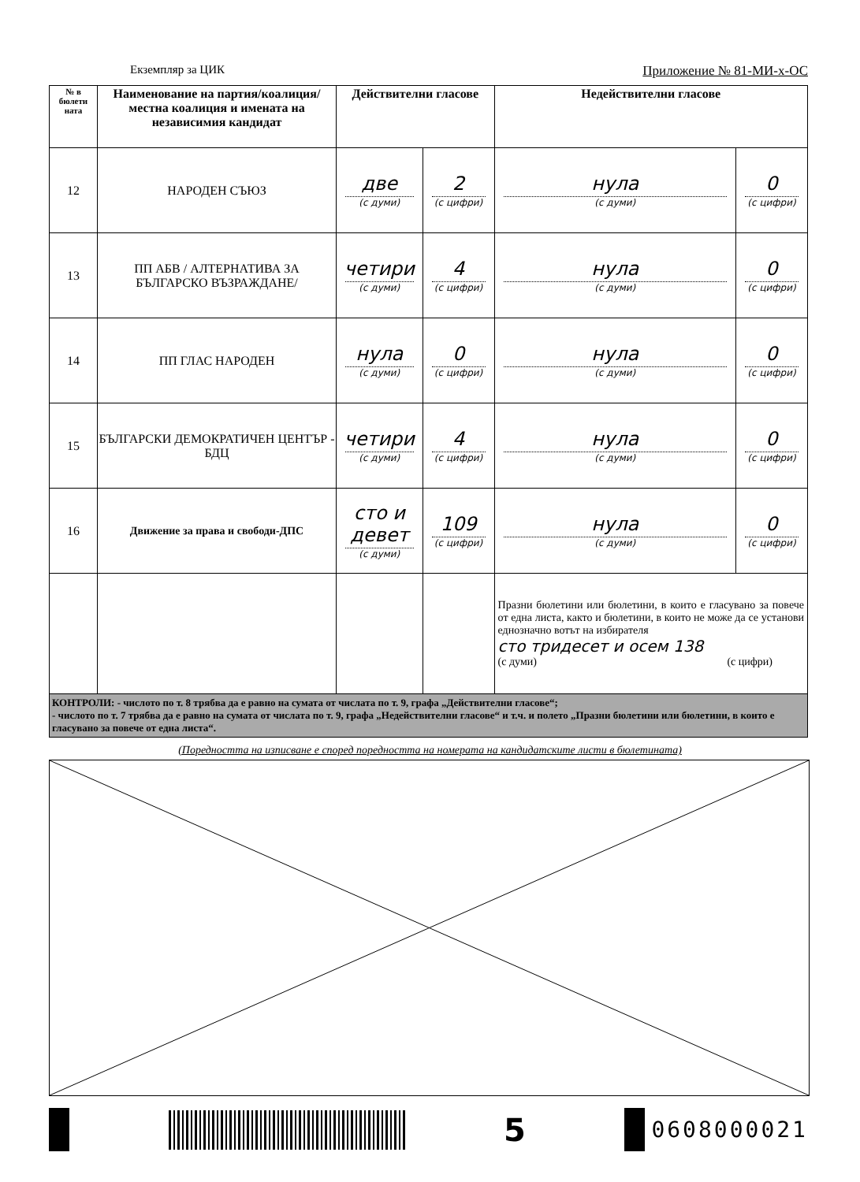Екземпляр за ЦИК Приложение № 81-МИ-х-ОС
| № в бюлети ната | Наименование на партия/коалиция/местна коалиция и имената на независимия кандидат | Действителни гласове | | Недействителни гласове | |
| --- | --- | --- | --- | --- | --- |
| 12 | НАРОДЕН СЪЮЗ | две (с думи) | 2 (с цифри) | нула (с думи) | 0 (с цифри) |
| 13 | ПП АБВ / АЛТЕРНАТИВА ЗА БЪЛГАРСКО ВЪЗРАЖДАНЕ/ | четири (с думи) | 4 (с цифри) | нула (с думи) | 0 (с цифри) |
| 14 | ПП ГЛАС НАРОДЕН | нула (с думи) | 0 (с цифри) | нула (с думи) | 0 (с цифри) |
| 15 | БЪЛГАРСКИ ДЕМОКРАТИЧЕН ЦЕНТЪР - БДЦ | четири (с думи) | 4 (с цифри) | нула (с думи) | 0 (с цифри) |
| 16 | Движение за права и свободи-ДПС | сто и девет (с думи) | 109 (с цифри) | нула (с думи) | 0 (с цифри) |
| | | | | Празни бюлетини или бюлетини, в които е гласувано за повече от една листа, както и бюлетини, в които не може да се установи еднозначно вотът на избирателя сто тридесет и осем 138 (с думи) (с цифри) | |
| КОНТРОЛИ: - числото по т. 8 трябва да е равно на сумата от числата по т. 9, графа „Действителни гласове“; - числото по т. 7 трябва да е равно на сумата от числата по т. 9, графа „Недействителни гласове“ и т.ч. и полето „Празни бюлетини или бюлетини, в които е гласувано за повече от една листа“. | | | | | |
(Поредността на изписване е според поредността на номерата на кандидатските листи в бюлетината)
5 0608000021